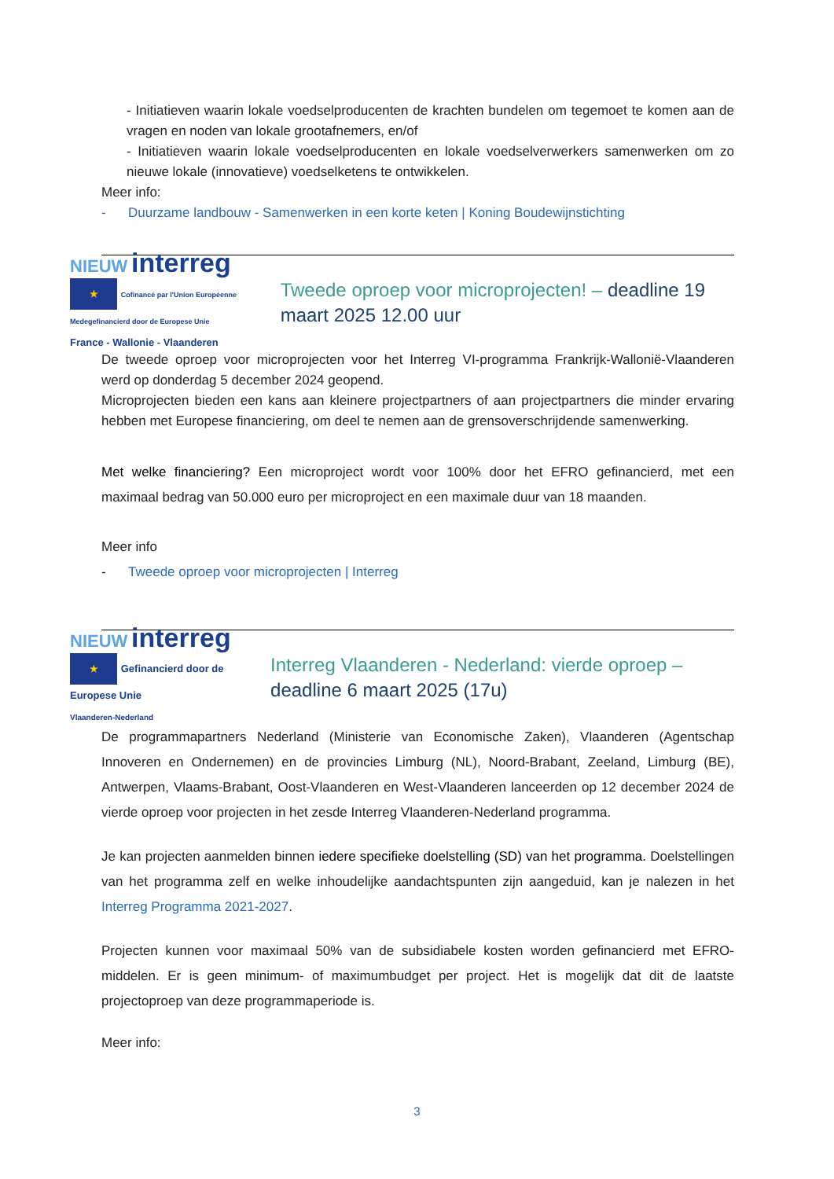- Initiatieven waarin lokale voedselproducenten de krachten bundelen om tegemoet te komen aan de vragen en noden van lokale grootafnemers, en/of
- Initiatieven waarin lokale voedselproducenten en lokale voedselverwerkers samenwerken om zo nieuwe lokale (innovatieve) voedselketens te ontwikkelen.
Meer info:
- Duurzame landbouw - Samenwerken in een korte keten | Koning Boudewijnstichting
NIEUW interreg ★ Cofinancé par l'Union Européenne Medegefinancierd door de Europese Unie
France - Wallonie - Vlaanderen
Tweede oproep voor microprojecten! – deadline 19 maart 2025 12.00 uur
De tweede oproep voor microprojecten voor het Interreg VI-programma Frankrijk-Wallonië-Vlaanderen werd op donderdag 5 december 2024 geopend.
Microprojecten bieden een kans aan kleinere projectpartners of aan projectpartners die minder ervaring hebben met Europese financiering, om deel te nemen aan de grensoverschrijdende samenwerking.
Met welke financiering? Een microproject wordt voor 100% door het EFRO gefinancierd, met een maximaal bedrag van 50.000 euro per microproject en een maximale duur van 18 maanden.
Meer info
- Tweede oproep voor microprojecten | Interreg
NIEUW interreg ★ Gefinancierd door de Europese Unie
Vlaanderen-Nederland
Interreg Vlaanderen - Nederland: vierde oproep – deadline 6 maart 2025 (17u)
De programmapartners Nederland (Ministerie van Economische Zaken), Vlaanderen (Agentschap Innoveren en Ondernemen) en de provincies Limburg (NL), Noord-Brabant, Zeeland, Limburg (BE), Antwerpen, Vlaams-Brabant, Oost-Vlaanderen en West-Vlaanderen lanceerden op 12 december 2024 de vierde oproep voor projecten in het zesde Interreg Vlaanderen-Nederland programma.
Je kan projecten aanmelden binnen iedere specifieke doelstelling (SD) van het programma. Doelstellingen van het programma zelf en welke inhoudelijke aandachtspunten zijn aangeduid, kan je nalezen in het Interreg Programma 2021-2027.
Projecten kunnen voor maximaal 50% van de subsidiabele kosten worden gefinancierd met EFRO-middelen. Er is geen minimum- of maximumbudget per project. Het is mogelijk dat dit de laatste projectoproep van deze programmaperiode is.
Meer info:
3